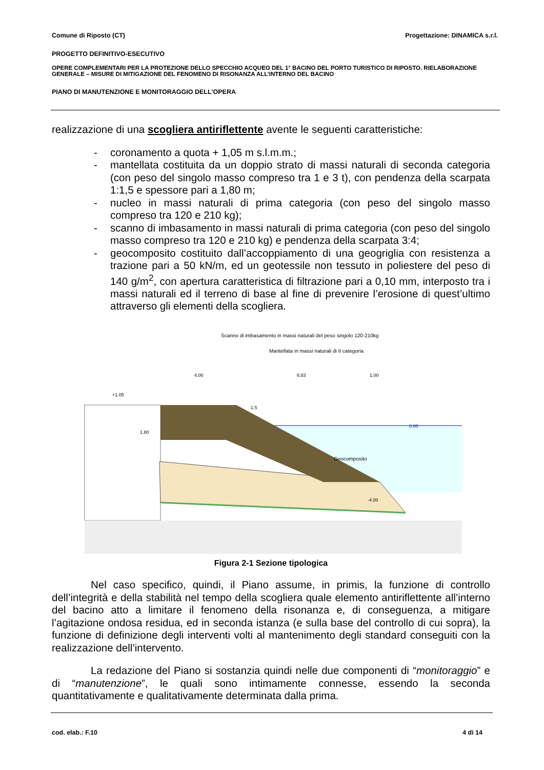Comune di Riposto (CT) Progettazione: DINAMICA s.r.l.
PROGETTO DEFINITIVO-ESECUTIVO
OPERE COMPLEMENTARI PER LA PROTEZIONE DELLO SPECCHIO ACQUEO DEL 1° BACINO DEL PORTO TURISTICO DI RIPOSTO. RIELABORAZIONE GENERALE – MISURE DI MITIGAZIONE DEL FENOMENO DI RISONANZA ALL’INTERNO DEL BACINO
PIANO DI MANUTENZIONE E MONITORAGGIO DELL'OPERA
realizzazione di una scogliera antiriflettente avente le seguenti caratteristiche:
- coronamento a quota + 1,05 m s.l.m.m.;
- mantellata costituita da un doppio strato di massi naturali di seconda categoria (con peso del singolo masso compreso tra 1 e 3 t), con pendenza della scarpata 1:1,5 e spessore pari a 1,80 m;
- nucleo in massi naturali di prima categoria (con peso del singolo masso compreso tra 120 e 210 kg);
- scanno di imbasamento in massi naturali di prima categoria (con peso del singolo masso compreso tra 120 e 210 kg) e pendenza della scarpata 3:4;
- geocomposito costituito dall’accoppiamento di una geogriglia con resistenza a trazione pari a 50 kN/m, ed un geotessile non tessuto in poliestere del peso di 140 g/m<sup>2</sup>, con apertura caratteristica di filtrazione pari a 0,10 mm, interposto tra i massi naturali ed il terreno di base al fine di prevenire l’erosione di quest’ultimo attraverso gli elementi della scogliera.
Scanno di imbasamento in massi naturali del peso singolo 120-210kg
Mantellata in massi naturali di II categoria
4.00
6.83
1.00
+1.05
1.5
1.80
0.00
Geocomposito
-4.00
Figura 2-1 Sezione tipologica
Nel caso specifico, quindi, il Piano assume, in primis, la funzione di controllo dell’integrità e della stabilità nel tempo della scogliera quale elemento antiriflettente all’interno del bacino atto a limitare il fenomeno della risonanza e, di conseguenza, a mitigare l’agitazione ondosa residua, ed in seconda istanza (e sulla base del controllo di cui sopra), la funzione di definizione degli interventi volti al mantenimento degli standard conseguiti con la realizzazione dell’intervento.
La redazione del Piano si sostanzia quindi nelle due componenti di “monitoraggio” e di “manutenzione”, le quali sono intimamente connesse, essendo la seconda quantitativamente e qualitativamente determinata dalla prima.
cod. elab.: F.10 4 di 14